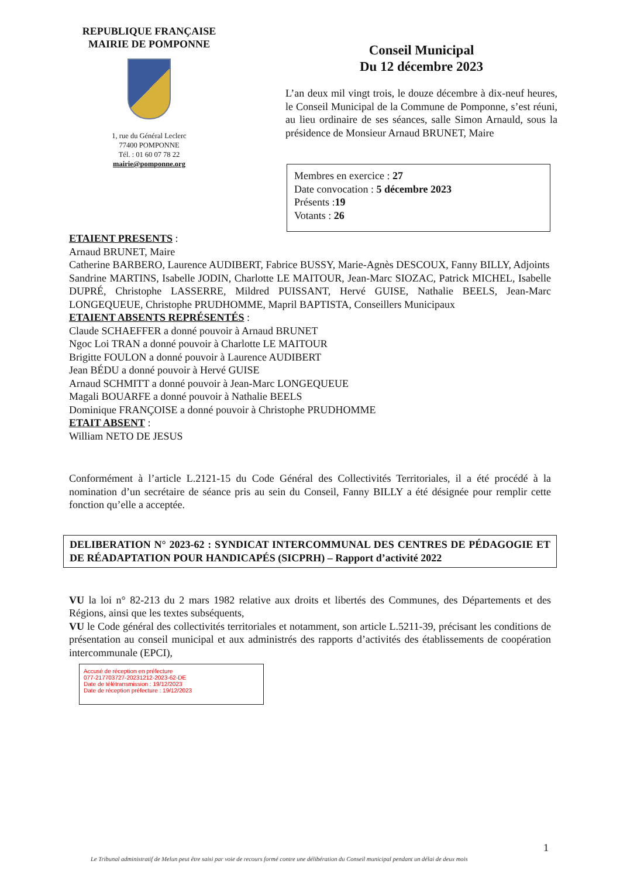REPUBLIQUE FRANÇAISE
MAIRIE DE POMPONNE
1, rue du Général Leclerc
77400 POMPONNE
Tél. : 01 60 07 78 22
mairie@pomponne.org
Conseil Municipal
Du 12 décembre 2023
L’an deux mil vingt trois, le douze décembre à dix-neuf heures, le Conseil Municipal de la Commune de Pomponne, s’est réuni, au lieu ordinaire de ses séances, salle Simon Arnauld, sous la présidence de Monsieur Arnaud BRUNET, Maire
Membres en exercice : 27
Date convocation : 5 décembre 2023
Présents :19
Votants : 26
ETAIENT PRESENTS :
Arnaud BRUNET, Maire
Catherine BARBERO, Laurence AUDIBERT, Fabrice BUSSY, Marie-Agnès DESCOUX, Fanny BILLY, Adjoints
Sandrine MARTINS, Isabelle JODIN, Charlotte LE MAITOUR, Jean-Marc SIOZAC, Patrick MICHEL, Isabelle DUPRÉ, Christophe LASSERRE, Mildred PUISSANT, Hervé GUISE, Nathalie BEELS, Jean-Marc LONGEQUEUE, Christophe PRUDHOMME, Mapril BAPTISTA, Conseillers Municipaux
ETAIENT ABSENTS REPRÉSENTÉS :
Claude SCHAEFFER a donné pouvoir à Arnaud BRUNET
Ngoc Loi TRAN a donné pouvoir à Charlotte LE MAITOUR
Brigitte FOULON a donné pouvoir à Laurence AUDIBERT
Jean BÉDU a donné pouvoir à Hervé GUISE
Arnaud SCHMITT a donné pouvoir à Jean-Marc LONGEQUEUE
Magali BOUARFE a donné pouvoir à Nathalie BEELS
Dominique FRANÇOISE a donné pouvoir à Christophe PRUDHOMME
ETAIT ABSENT :
William NETO DE JESUS
Conformément à l’article L.2121-15 du Code Général des Collectivités Territoriales, il a été procédé à la nomination d’un secrétaire de séance pris au sein du Conseil, Fanny BILLY a été désignée pour remplir cette fonction qu’elle a acceptée.
DELIBERATION N° 2023-62 : SYNDICAT INTERCOMMUNAL DES CENTRES DE PÉDAGOGIE ET DE RÉADAPTATION POUR HANDICAPÉS (SICPRH) – Rapport d’activité 2022
VU la loi n° 82-213 du 2 mars 1982 relative aux droits et libertés des Communes, des Départements et des Régions, ainsi que les textes subséquents,
VU le Code général des collectivités territoriales et notamment, son article L.5211-39, précisant les conditions de présentation au conseil municipal et aux administrés des rapports d’activités des établissements de coopération intercommunale (EPCI),
Accusé de réception en préfecture
077-217703727-20231212-2023-62-DE
Date de télétransmission : 19/12/2023
Date de réception préfecture : 19/12/2023
1
Le Tribunal administratif de Melun peut être saisi par voie de recours formé contre une délibération du Conseil municipal pendant un délai de deux mois